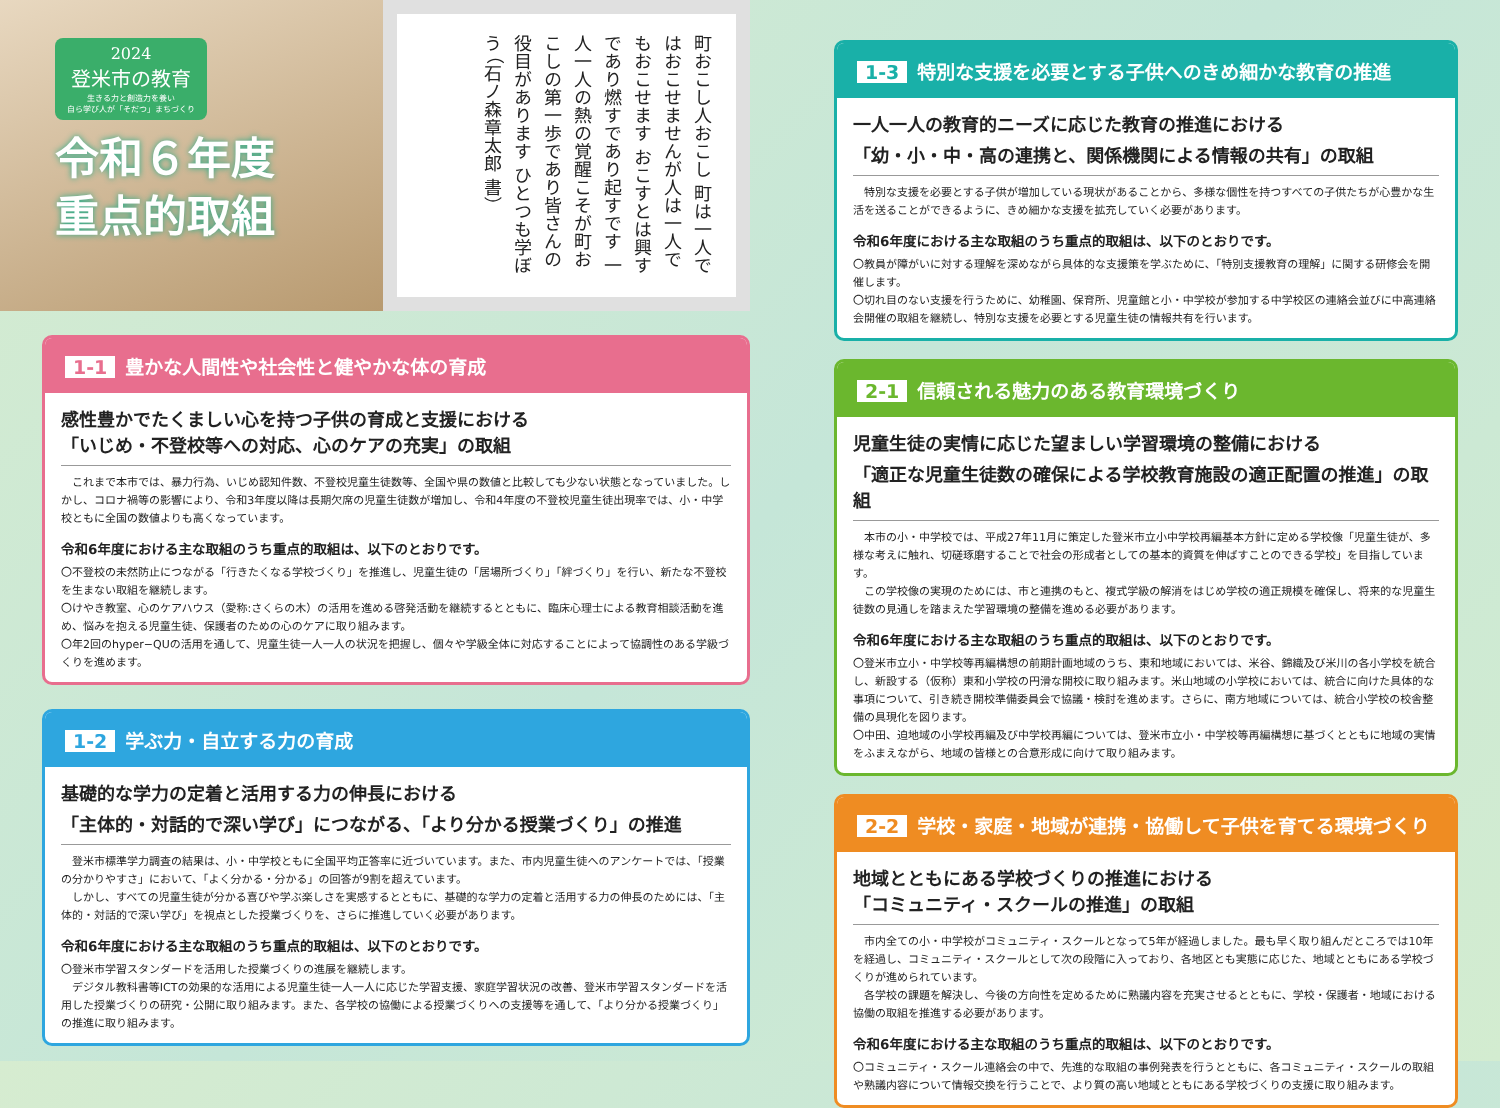2024
登米市の教育
生きる力と創造力を養い
自ら学び人が「そだつ」まちづくり
令和６年度
重点的取組
町おこし人おこし 町は一人ではおこせませんが人は一人でもおこせます おこすとは興すであり燃すであり起すです 一人一人の熱の覚醒こそが町おこしの第一歩であり皆さんの役目があります ひとつも学ぼう （石ノ森章太郎 書）
1-1 豊かな人間性や社会性と健やかな体の育成
感性豊かでたくましい心を持つ子供の育成と支援における
「いじめ・不登校等への対応、心のケアの充実」の取組
　これまで本市では、暴力行為、いじめ認知件数、不登校児童生徒数等、全国や県の数値と比較しても少ない状態となっていました。しかし、コロナ禍等の影響により、令和3年度以降は長期欠席の児童生徒数が増加し、令和4年度の不登校児童生徒出現率では、小・中学校ともに全国の数値よりも高くなっています。
令和6年度における主な取組のうち重点的取組は、以下のとおりです。
〇不登校の未然防止につながる「行きたくなる学校づくり」を推進し、児童生徒の「居場所づくり」「絆づくり」を行い、新たな不登校を生まない取組を継続します。
〇けやき教室、心のケアハウス（愛称:さくらの木）の活用を進める啓発活動を継続するとともに、臨床心理士による教育相談活動を進め、悩みを抱える児童生徒、保護者のための心のケアに取り組みます。
〇年2回のhyper−QUの活用を通して、児童生徒一人一人の状況を把握し、個々や学級全体に対応することによって協調性のある学級づくりを進めます。
1-2 学ぶ力・自立する力の育成
基礎的な学力の定着と活用する力の伸長における
「主体的・対話的で深い学び」につながる、「より分かる授業づくり」の推進
　登米市標準学力調査の結果は、小・中学校ともに全国平均正答率に近づいています。また、市内児童生徒へのアンケートでは、「授業の分かりやすさ」において、「よく分かる・分かる」の回答が9割を超えています。
　しかし、すべての児童生徒が分かる喜びや学ぶ楽しさを実感するとともに、基礎的な学力の定着と活用する力の伸長のためには、「主体的・対話的で深い学び」を視点とした授業づくりを、さらに推進していく必要があります。
令和6年度における主な取組のうち重点的取組は、以下のとおりです。
〇登米市学習スタンダードを活用した授業づくりの進展を継続します。
　デジタル教科書等ICTの効果的な活用による児童生徒一人一人に応じた学習支援、家庭学習状況の改善、登米市学習スタンダードを活用した授業づくりの研究・公開に取り組みます。また、各学校の協働による授業づくりへの支援等を通して、「より分かる授業づくり」の推進に取り組みます。
1-3 特別な支援を必要とする子供へのきめ細かな教育の推進
一人一人の教育的ニーズに応じた教育の推進における
「幼・小・中・高の連携と、関係機関による情報の共有」の取組
　特別な支援を必要とする子供が増加している現状があることから、多様な個性を持つすべての子供たちが心豊かな生活を送ることができるように、きめ細かな支援を拡充していく必要があります。
令和6年度における主な取組のうち重点的取組は、以下のとおりです。
〇教員が障がいに対する理解を深めながら具体的な支援策を学ぶために、「特別支援教育の理解」に関する研修会を開催します。
〇切れ目のない支援を行うために、幼稚園、保育所、児童館と小・中学校が参加する中学校区の連絡会並びに中高連絡会開催の取組を継続し、特別な支援を必要とする児童生徒の情報共有を行います。
2-1 信頼される魅力のある教育環境づくり
児童生徒の実情に応じた望ましい学習環境の整備における
「適正な児童生徒数の確保による学校教育施設の適正配置の推進」の取組
　本市の小・中学校では、平成27年11月に策定した登米市立小中学校再編基本方針に定める学校像「児童生徒が、多様な考えに触れ、切磋琢磨することで社会の形成者としての基本的資質を伸ばすことのできる学校」を目指しています。
　この学校像の実現のためには、市と連携のもと、複式学級の解消をはじめ学校の適正規模を確保し、将来的な児童生徒数の見通しを踏まえた学習環境の整備を進める必要があります。
令和6年度における主な取組のうち重点的取組は、以下のとおりです。
〇登米市立小・中学校等再編構想の前期計画地域のうち、東和地域においては、米谷、錦織及び米川の各小学校を統合し、新設する（仮称）東和小学校の円滑な開校に取り組みます。米山地域の小学校においては、統合に向けた具体的な事項について、引き続き開校準備委員会で協議・検討を進めます。さらに、南方地域については、統合小学校の校舎整備の具現化を図ります。
〇中田、迫地域の小学校再編及び中学校再編については、登米市立小・中学校等再編構想に基づくとともに地域の実情をふまえながら、地域の皆様との合意形成に向けて取り組みます。
2-2 学校・家庭・地域が連携・協働して子供を育てる環境づくり
地域とともにある学校づくりの推進における
「コミュニティ・スクールの推進」の取組
　市内全ての小・中学校がコミュニティ・スクールとなって5年が経過しました。最も早く取り組んだところでは10年を経過し、コミュニティ・スクールとして次の段階に入っており、各地区とも実態に応じた、地域とともにある学校づくりが進められています。
　各学校の課題を解決し、今後の方向性を定めるために熟議内容を充実させるとともに、学校・保護者・地域における協働の取組を推進する必要があります。
令和6年度における主な取組のうち重点的取組は、以下のとおりです。
〇コミュニティ・スクール連絡会の中で、先進的な取組の事例発表を行うとともに、各コミュニティ・スクールの取組や熟議内容について情報交換を行うことで、より質の高い地域とともにある学校づくりの支援に取り組みます。